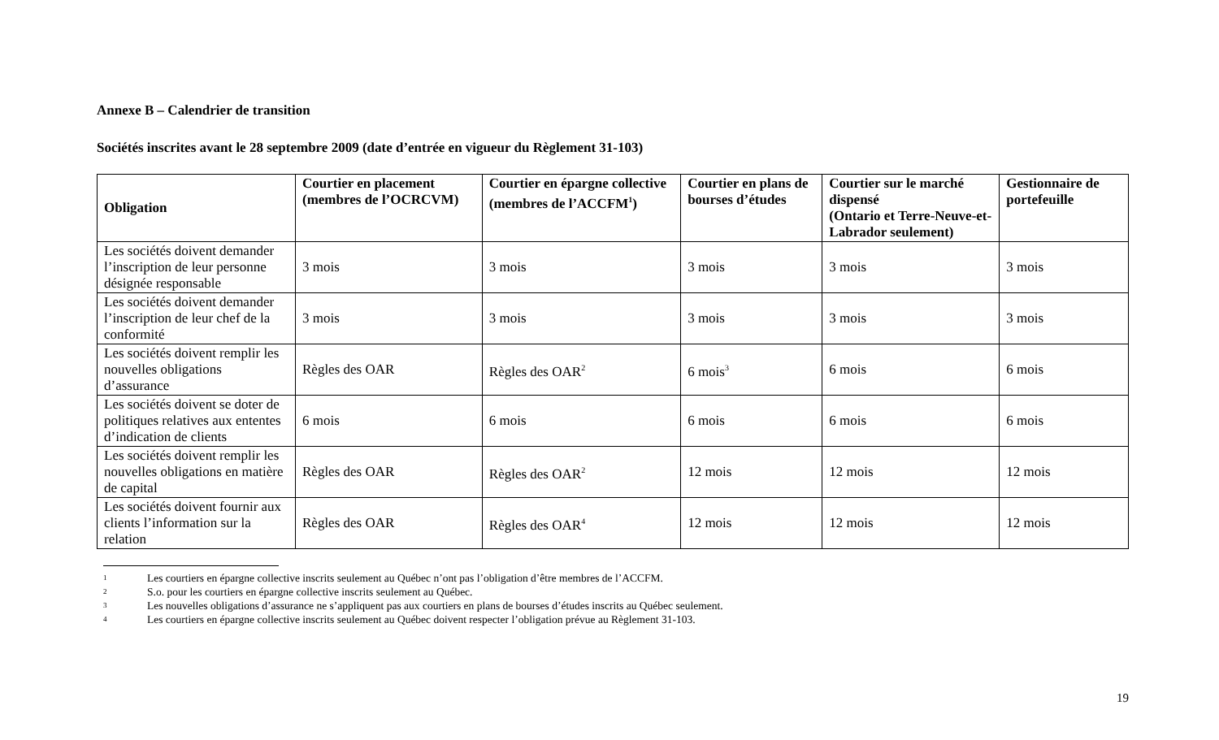Annexe B – Calendrier de transition
Sociétés inscrites avant le 28 septembre 2009 (date d’entrée en vigueur du Règlement 31-103)
| Obligation | Courtier en placement (membres de l’OCRCVM) | Courtier en épargne collective (membres de l’ACCFM<sup>1</sup>) | Courtier en plans de bourses d’études | Courtier sur le marché dispensé (Ontario et Terre-Neuve-et-Labrador seulement) | Gestionnaire de portefeuille |
| --- | --- | --- | --- | --- | --- |
| Les sociétés doivent demander l’inscription de leur personne désignée responsable | 3 mois | 3 mois | 3 mois | 3 mois | 3 mois |
| Les sociétés doivent demander l’inscription de leur chef de la conformité | 3 mois | 3 mois | 3 mois | 3 mois | 3 mois |
| Les sociétés doivent remplir les nouvelles obligations d’assurance | Règles des OAR | Règles des OAR<sup>2</sup> | 6 mois<sup>3</sup> | 6 mois | 6 mois |
| Les sociétés doivent se doter de politiques relatives aux ententes d’indication de clients | 6 mois | 6 mois | 6 mois | 6 mois | 6 mois |
| Les sociétés doivent remplir les nouvelles obligations en matière de capital | Règles des OAR | Règles des OAR<sup>2</sup> | 12 mois | 12 mois | 12 mois |
| Les sociétés doivent fournir aux clients l’information sur la relation | Règles des OAR | Règles des OAR<sup>4</sup> | 12 mois | 12 mois | 12 mois |
1 Les courtiers en épargne collective inscrits seulement au Québec n’ont pas l’obligation d’être membres de l’ACCFM.
2 S.o. pour les courtiers en épargne collective inscrits seulement au Québec.
3 Les nouvelles obligations d’assurance ne s’appliquent pas aux courtiers en plans de bourses d’études inscrits au Québec seulement.
4 Les courtiers en épargne collective inscrits seulement au Québec doivent respecter l’obligation prévue au Règlement 31-103.
19